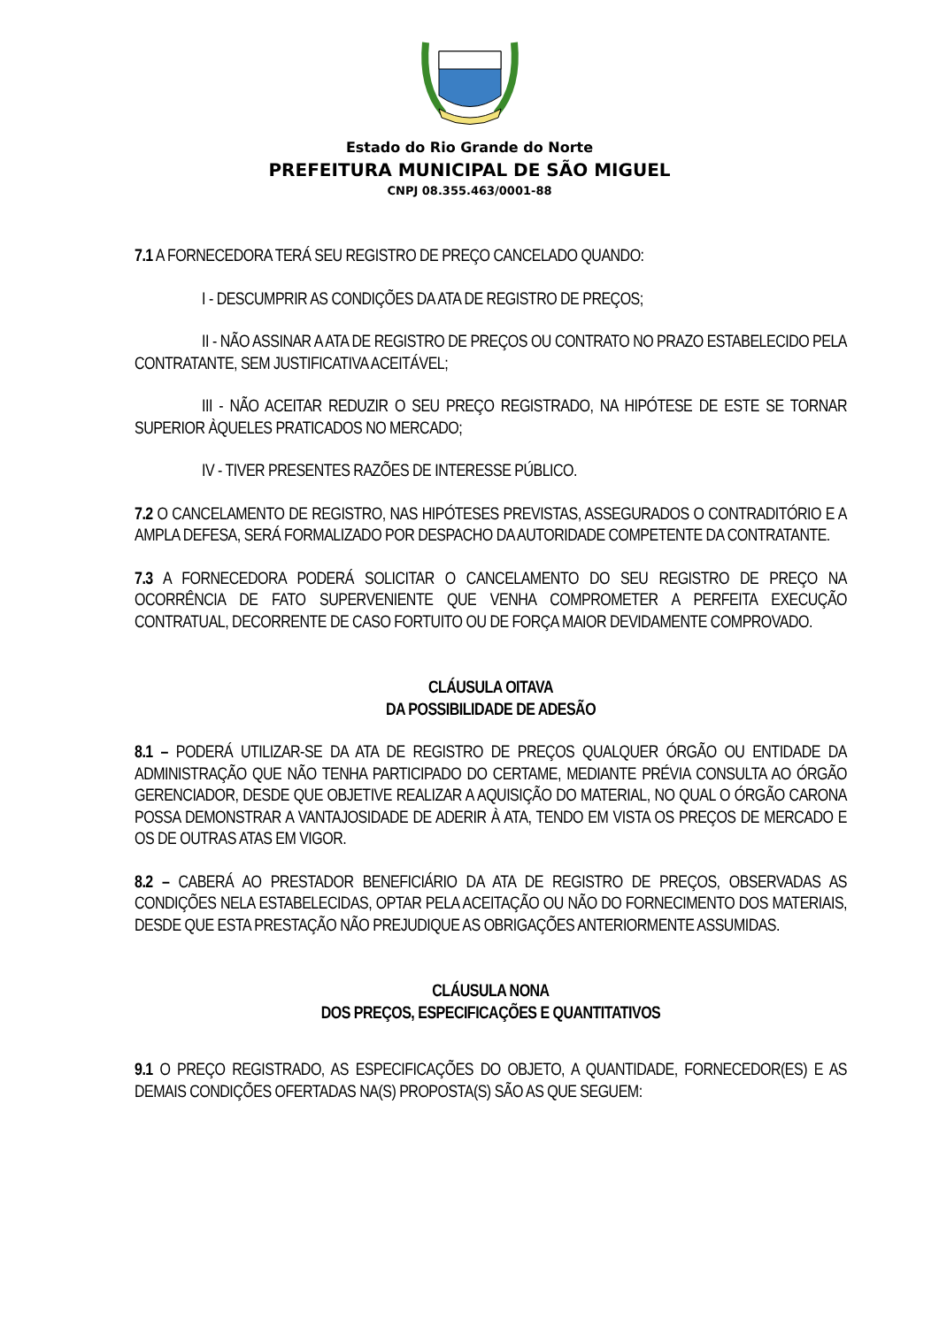Estado do Rio Grande do Norte
PREFEITURA MUNICIPAL DE SÃO MIGUEL
CNPJ 08.355.463/0001-88
7.1 A FORNECEDORA TERÁ SEU REGISTRO DE PREÇO CANCELADO QUANDO:
I - DESCUMPRIR AS CONDIÇÕES DA ATA DE REGISTRO DE PREÇOS;
II - NÃO ASSINAR A ATA DE REGISTRO DE PREÇOS OU CONTRATO NO PRAZO ESTABELECIDO PELA CONTRATANTE, SEM JUSTIFICATIVA ACEITÁVEL;
III - NÃO ACEITAR REDUZIR O SEU PREÇO REGISTRADO, NA HIPÓTESE DE ESTE SE TORNAR SUPERIOR ÀQUELES PRATICADOS NO MERCADO;
IV - TIVER PRESENTES RAZÕES DE INTERESSE PÚBLICO.
7.2 O CANCELAMENTO DE REGISTRO, NAS HIPÓTESES PREVISTAS, ASSEGURADOS O CONTRADITÓRIO E A AMPLA DEFESA, SERÁ FORMALIZADO POR DESPACHO DA AUTORIDADE COMPETENTE DA CONTRATANTE.
7.3 A FORNECEDORA PODERÁ SOLICITAR O CANCELAMENTO DO SEU REGISTRO DE PREÇO NA OCORRÊNCIA DE FATO SUPERVENIENTE QUE VENHA COMPROMETER A PERFEITA EXECUÇÃO CONTRATUAL, DECORRENTE DE CASO FORTUITO OU DE FORÇA MAIOR DEVIDAMENTE COMPROVADO.
CLÁUSULA OITAVA
DA POSSIBILIDADE DE ADESÃO
8.1 – PODERÁ UTILIZAR-SE DA ATA DE REGISTRO DE PREÇOS QUALQUER ÓRGÃO OU ENTIDADE DA ADMINISTRAÇÃO QUE NÃO TENHA PARTICIPADO DO CERTAME, MEDIANTE PRÉVIA CONSULTA AO ÓRGÃO GERENCIADOR, DESDE QUE OBJETIVE REALIZAR A AQUISIÇÃO DO MATERIAL, NO QUAL O ÓRGÃO CARONA POSSA DEMONSTRAR A VANTAJOSIDADE DE ADERIR À ATA, TENDO EM VISTA OS PREÇOS DE MERCADO E OS DE OUTRAS ATAS EM VIGOR.
8.2 – CABERÁ AO PRESTADOR BENEFICIÁRIO DA ATA DE REGISTRO DE PREÇOS, OBSERVADAS AS CONDIÇÕES NELA ESTABELECIDAS, OPTAR PELA ACEITAÇÃO OU NÃO DO FORNECIMENTO DOS MATERIAIS, DESDE QUE ESTA PRESTAÇÃO NÃO PREJUDIQUE AS OBRIGAÇÕES ANTERIORMENTE ASSUMIDAS.
CLÁUSULA NONA
DOS PREÇOS, ESPECIFICAÇÕES E QUANTITATIVOS
9.1 O PREÇO REGISTRADO, AS ESPECIFICAÇÕES DO OBJETO, A QUANTIDADE, FORNECEDOR(ES) E AS DEMAIS CONDIÇÕES OFERTADAS NA(S) PROPOSTA(S) SÃO AS QUE SEGUEM: